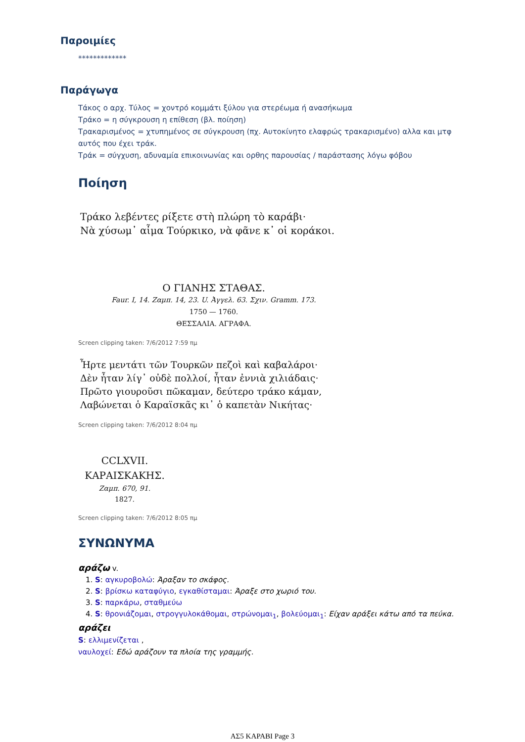Παροιμίες
*************
Παράγωγα
Τάκος ο αρχ. Τύλος = χοντρό κομμάτι ξύλου για στερέωμα ή ανασήκωμα
Τράκο = η σύγκρουση η επίθεση (βλ. ποίηση)
Τρακαρισμένος = χτυπημένος σε σύγκρουση (πχ. Αυτοκίνητο ελαφρώς τρακαρισμένο) αλλα και μτφ αυτός που έχει τράκ.
Τράκ = σύγχυση, αδυναμία επικοινωνίας και ορθης παρουσίας / παράστασης λόγω φόβου
Ποίηση
Τράκο λεβέντες ρίξετε στὴ πλώρη τὸ καράβι·
Νὰ χύσωμ᾽ αἷμα Τούρκικο, νὰ φᾶνε κ᾽ οἱ κοράκοι.
Ο ΓΙΑΝΗΣ ΣΤΑΘΑΣ.
Faur. I, 14. Ζαμπ. 14, 23. U. Ἀγγελ. 63. Σχιν. Gramm. 173.
1750 — 1760.
ΘΕΣΣΑΛΙΑ. ΑΓΡΑΦΑ.
Screen clipping taken: 7/6/2012 7:59 πμ
Ἦρτε μεντάτι τῶν Τουρκῶν πεζοὶ καὶ καβαλάροι·
Δὲν ἦταν λίγ᾽ οὐδὲ πολλοί, ἦταν ἐννιὰ χιλιάδαις·
Πρῶτο γιουροῦσι πῶκαμαν, δεύτερο τράκο κάμαν,
Λαβώνεται ὁ Καραϊσκᾶς κι᾽ ὁ καπετὰν Νικήτας·
Screen clipping taken: 7/6/2012 8:04 πμ
CCLXVII.
ΚΑΡΑΙΣΚΑΚΗΣ.
Ζαμπ. 670, 91.
1827.
Screen clipping taken: 7/6/2012 8:05 πμ
ΣΥΝΩΝΥΜΑ
αράζω v.
1. S: αγκυροβολώ: Άραξαν το σκάφος.
2. S: βρίσκω καταφύγιο, εγκαθίσταμαι: Άραξε στο χωριό του.
3. S: παρκάρω, σταθμεύω
4. S: θρονιάζομαι, στρογγυλοκάθομαι, στρώνομαι<sub>1</sub>, βολεύομαι<sub>1</sub>: Είχαν αράξει κάτω από τα πεύκα.
αράζει
S: ελλιμενίζεται ,
ναυλοχεί: Εδώ αράζουν τα πλοία της γραμμής.
ΑΣ5 ΚΑΡΑΒΙ Page 3